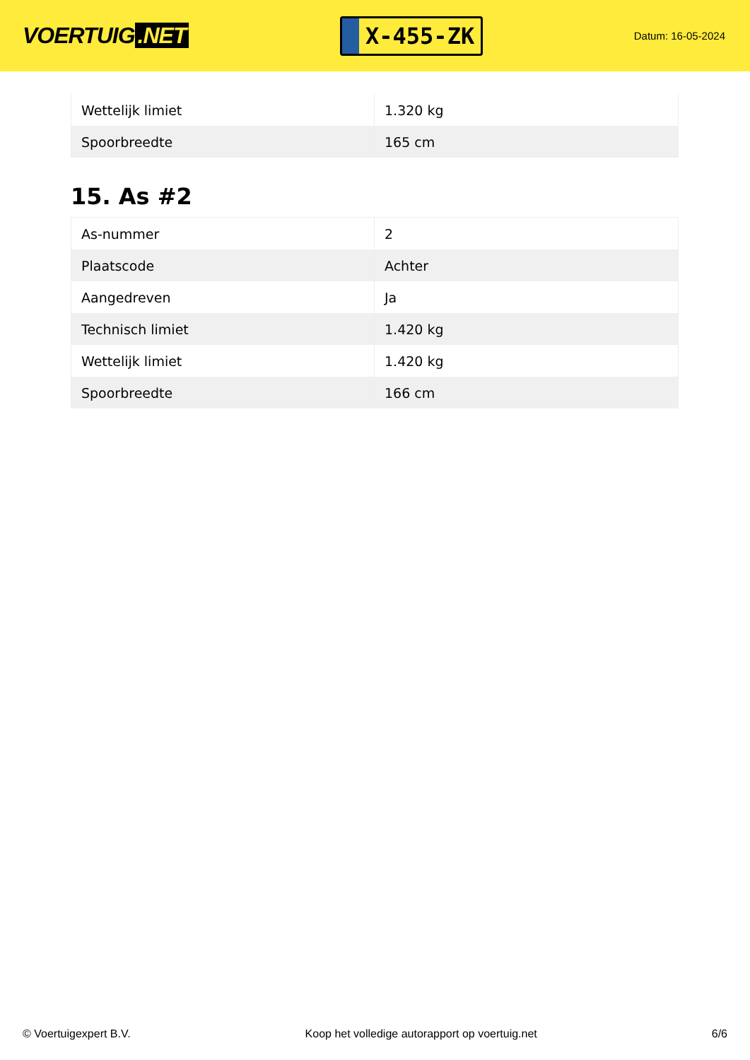VOERTUIG.NET
X-455-ZK
Datum: 16-05-2024
| Wettelijk limiet | 1.320 kg |
| Spoorbreedte | 165 cm |
15. As #2
| As-nummer | 2 |
| Plaatscode | Achter |
| Aangedreven | Ja |
| Technisch limiet | 1.420 kg |
| Wettelijk limiet | 1.420 kg |
| Spoorbreedte | 166 cm |
© Voertuigexpert B.V. Koop het volledige autorapport op voertuig.net 6/6